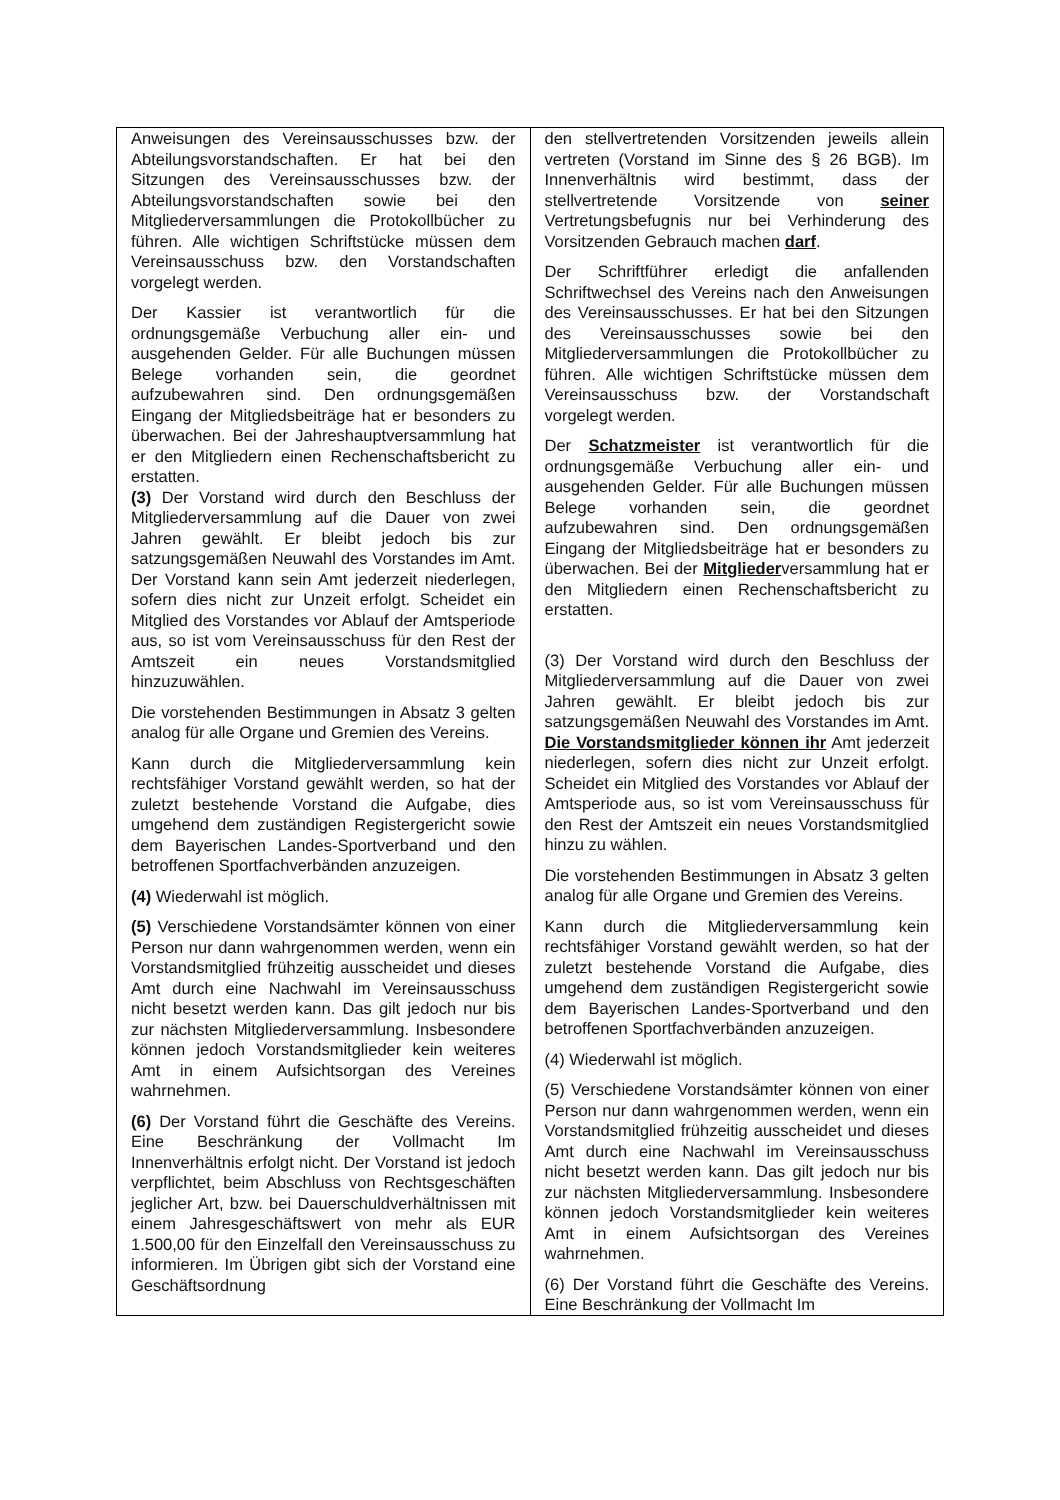| Anweisungen des Vereinsausschusses bzw. der Abteilungsvorstandschaften. Er hat bei den Sitzungen des Vereinsausschusses bzw. der Abteilungsvorstandschaften sowie bei den Mitgliederversammlungen die Protokollbücher zu führen. Alle wichtigen Schriftstücke müssen dem Vereinsausschuss bzw. den Vorstandschaften vorgelegt werden. Der Kassier ist verantwortlich für die ordnungsgemäße Verbuchung aller ein- und ausgehenden Gelder. Für alle Buchungen müssen Belege vorhanden sein, die geordnet aufzubewahren sind. Den ordnungsgemäßen Eingang der Mitgliedsbeiträge hat er besonders zu überwachen. Bei der Jahreshauptversammlung hat er den Mitgliedern einen Rechenschaftsbericht zu erstatten. (3) Der Vorstand wird durch den Beschluss der Mitgliederversammlung auf die Dauer von zwei Jahren gewählt. Er bleibt jedoch bis zur satzungsgemäßen Neuwahl des Vorstandes im Amt. Der Vorstand kann sein Amt jederzeit niederlegen, sofern dies nicht zur Unzeit erfolgt. Scheidet ein Mitglied des Vorstandes vor Ablauf der Amtsperiode aus, so ist vom Vereinsausschuss für den Rest der Amtszeit ein neues Vorstandsmitglied hinzuzuwählen. Die vorstehenden Bestimmungen in Absatz 3 gelten analog für alle Organe und Gremien des Vereins. Kann durch die Mitgliederversammlung kein rechtsfähiger Vorstand gewählt werden, so hat der zuletzt bestehende Vorstand die Aufgabe, dies umgehend dem zuständigen Registergericht sowie dem Bayerischen Landes-Sportverband und den betroffenen Sportfachverbänden anzuzeigen. (4) Wiederwahl ist möglich. (5) Verschiedene Vorstandsämter können von einer Person nur dann wahrgenommen werden, wenn ein Vorstandsmitglied frühzeitig ausscheidet und dieses Amt durch eine Nachwahl im Vereinsausschuss nicht besetzt werden kann. Das gilt jedoch nur bis zur nächsten Mitgliederversammlung. Insbesondere können jedoch Vorstandsmitglieder kein weiteres Amt in einem Aufsichtsorgan des Vereines wahrnehmen. (6) Der Vorstand führt die Geschäfte des Vereins. Eine Beschränkung der Vollmacht Im Innenverhältnis erfolgt nicht. Der Vorstand ist jedoch verpflichtet, beim Abschluss von Rechtsgeschäften jeglicher Art, bzw. bei Dauerschuldverhältnissen mit einem Jahresgeschäftswert von mehr als EUR 1.500,00 für den Einzelfall den Vereinsausschuss zu informieren. Im Übrigen gibt sich der Vorstand eine Geschäftsordnung | den stellvertretenden Vorsitzenden jeweils allein vertreten (Vorstand im Sinne des § 26 BGB). Im Innenverhältnis wird bestimmt, dass der stellvertretende Vorsitzende von seiner Vertretungsbefugnis nur bei Verhinderung des Vorsitzenden Gebrauch machen darf . Der Schriftführer erledigt die anfallenden Schriftwechsel des Vereins nach den Anweisungen des Vereinsausschusses. Er hat bei den Sitzungen des Vereinsausschusses sowie bei den Mitgliederversammlungen die Protokollbücher zu führen. Alle wichtigen Schriftstücke müssen dem Vereinsausschuss bzw. der Vorstandschaft vorgelegt werden. Der Schatzmeister ist verantwortlich für die ordnungsgemäße Verbuchung aller ein- und ausgehenden Gelder. Für alle Buchungen müssen Belege vorhanden sein, die geordnet aufzubewahren sind. Den ordnungsgemäßen Eingang der Mitgliedsbeiträge hat er besonders zu überwachen. Bei der Mitglieder versammlung hat er den Mitgliedern einen Rechenschaftsbericht zu erstatten. (3) Der Vorstand wird durch den Beschluss der Mitgliederversammlung auf die Dauer von zwei Jahren gewählt. Er bleibt jedoch bis zur satzungsgemäßen Neuwahl des Vorstandes im Amt. Die Vorstandsmitglieder können ihr Amt jederzeit niederlegen, sofern dies nicht zur Unzeit erfolgt. Scheidet ein Mitglied des Vorstandes vor Ablauf der Amtsperiode aus, so ist vom Vereinsausschuss für den Rest der Amtszeit ein neues Vorstandsmitglied hinzu zu wählen. Die vorstehenden Bestimmungen in Absatz 3 gelten analog für alle Organe und Gremien des Vereins. Kann durch die Mitgliederversammlung kein rechtsfähiger Vorstand gewählt werden, so hat der zuletzt bestehende Vorstand die Aufgabe, dies umgehend dem zuständigen Registergericht sowie dem Bayerischen Landes-Sportverband und den betroffenen Sportfachverbänden anzuzeigen. (4) Wiederwahl ist möglich. (5) Verschiedene Vorstandsämter können von einer Person nur dann wahrgenommen werden, wenn ein Vorstandsmitglied frühzeitig ausscheidet und dieses Amt durch eine Nachwahl im Vereinsausschuss nicht besetzt werden kann. Das gilt jedoch nur bis zur nächsten Mitgliederversammlung. Insbesondere können jedoch Vorstandsmitglieder kein weiteres Amt in einem Aufsichtsorgan des Vereines wahrnehmen. (6) Der Vorstand führt die Geschäfte des Vereins. Eine Beschränkung der Vollmacht Im |